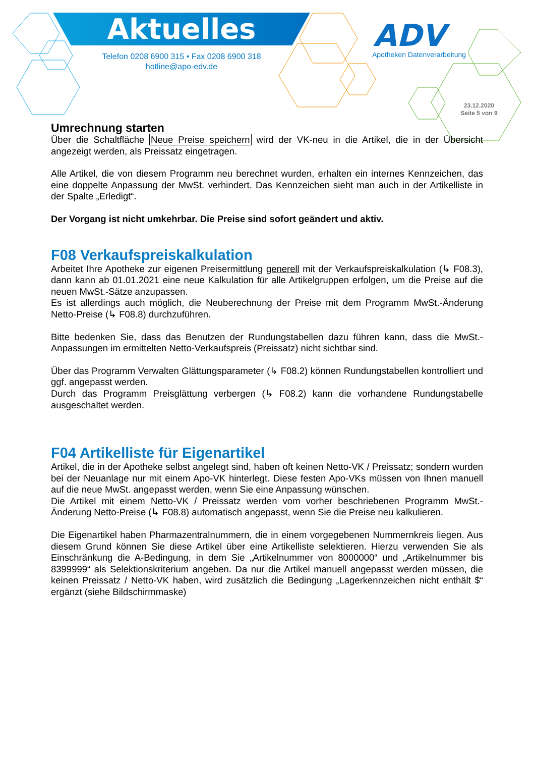Aktuelles
Telefon 0208 6900 315 • Fax 0208 6900 318
hotline@apo-edv.de
ADV
Apotheken Datenverarbeitung
23.12.2020
Seite 5 von 9
Umrechnung starten
Über die Schaltfläche Neue Preise speichern wird der VK-neu in die Artikel, die in der Übersicht angezeigt werden, als Preissatz eingetragen.
Alle Artikel, die von diesem Programm neu berechnet wurden, erhalten ein internes Kennzeichen, das eine doppelte Anpassung der MwSt. verhindert. Das Kennzeichen sieht man auch in der Artikelliste in der Spalte „Erledigt“.
Der Vorgang ist nicht umkehrbar. Die Preise sind sofort geändert und aktiv.
F08 Verkaufspreiskalkulation
Arbeitet Ihre Apotheke zur eigenen Preisermittlung generell mit der Verkaufspreiskalkulation (↳ F08.3), dann kann ab 01.01.2021 eine neue Kalkulation für alle Artikelgruppen erfolgen, um die Preise auf die neuen MwSt.-Sätze anzupassen.
Es ist allerdings auch möglich, die Neuberechnung der Preise mit dem Programm MwSt.-Änderung Netto-Preise (↳ F08.8) durchzuführen.
Bitte bedenken Sie, dass das Benutzen der Rundungstabellen dazu führen kann, dass die MwSt.-Anpassungen im ermittelten Netto-Verkaufspreis (Preissatz) nicht sichtbar sind.
Über das Programm Verwalten Glättungsparameter (↳ F08.2) können Rundungstabellen kontrolliert und ggf. angepasst werden.
Durch das Programm Preisglättung verbergen (↳ F08.2) kann die vorhandene Rundungstabelle ausgeschaltet werden.
F04 Artikelliste für Eigenartikel
Artikel, die in der Apotheke selbst angelegt sind, haben oft keinen Netto-VK / Preissatz; sondern wurden bei der Neuanlage nur mit einem Apo-VK hinterlegt. Diese festen Apo-VKs müssen von Ihnen manuell auf die neue MwSt. angepasst werden, wenn Sie eine Anpassung wünschen.
Die Artikel mit einem Netto-VK / Preissatz werden vom vorher beschriebenen Programm MwSt.-Änderung Netto-Preise (↳ F08.8) automatisch angepasst, wenn Sie die Preise neu kalkulieren.
Die Eigenartikel haben Pharmazentralnummern, die in einem vorgegebenen Nummernkreis liegen. Aus diesem Grund können Sie diese Artikel über eine Artikelliste selektieren. Hierzu verwenden Sie als Einschränkung die A-Bedingung, in dem Sie „Artikelnummer von 8000000“ und „Artikelnummer bis 8399999“ als Selektionskriterium angeben. Da nur die Artikel manuell angepasst werden müssen, die keinen Preissatz / Netto-VK haben, wird zusätzlich die Bedingung „Lagerkennzeichen nicht enthält $“ ergänzt (siehe Bildschirmmaske)